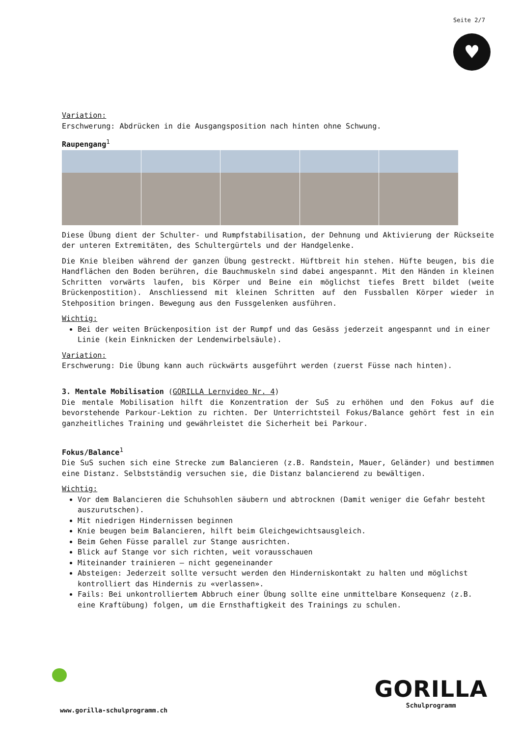Seite 2/7
♥
Variation:
Erschwerung: Abdrücken in die Ausgangsposition nach hinten ohne Schwung.
Raupengang<sup>1</sup>
Diese Übung dient der Schulter- und Rumpfstabilisation, der Dehnung und Aktivierung der Rückseite der unteren Extremitäten, des Schultergürtels und der Handgelenke.
Die Knie bleiben während der ganzen Übung gestreckt. Hüftbreit hin stehen. Hüfte beugen, bis die Handflächen den Boden berühren, die Bauchmuskeln sind dabei angespannt. Mit den Händen in kleinen Schritten vorwärts laufen, bis Körper und Beine ein möglichst tiefes Brett bildet (weite Brückenpostition). Anschliessend mit kleinen Schritten auf den Fussballen Körper wieder in Stehposition bringen. Bewegung aus den Fussgelenken ausführen.
Wichtig:
Bei der weiten Brückenposition ist der Rumpf und das Gesäss jederzeit angespannt und in einer Linie (kein Einknicken der Lendenwirbelsäule).
Variation:
Erschwerung: Die Übung kann auch rückwärts ausgeführt werden (zuerst Füsse nach hinten).
3. Mentale Mobilisation (GORILLA Lernvideo Nr. 4)
Die mentale Mobilisation hilft die Konzentration der SuS zu erhöhen und den Fokus auf die bevorstehende Parkour-Lektion zu richten. Der Unterrichtsteil Fokus/Balance gehört fest in ein ganzheitliches Training und gewährleistet die Sicherheit bei Parkour.
Fokus/Balance<sup>1</sup>
Die SuS suchen sich eine Strecke zum Balancieren (z.B. Randstein, Mauer, Geländer) und bestimmen eine Distanz. Selbstständig versuchen sie, die Distanz balancierend zu bewältigen.
Wichtig:
Vor dem Balancieren die Schuhsohlen säubern und abtrocknen (Damit weniger die Gefahr besteht auszurutschen).
Mit niedrigen Hindernissen beginnen
Knie beugen beim Balancieren, hilft beim Gleichgewichtsausgleich.
Beim Gehen Füsse parallel zur Stange ausrichten.
Blick auf Stange vor sich richten, weit vorausschauen
Miteinander trainieren – nicht gegeneinander
Absteigen: Jederzeit sollte versucht werden den Hinderniskontakt zu halten und möglichst kontrolliert das Hindernis zu «verlassen».
Fails: Bei unkontrolliertem Abbruch einer Übung sollte eine unmittelbare Konsequenz (z.B. eine Kraftübung) folgen, um die Ernsthaftigkeit des Trainings zu schulen.
www.gorilla-schulprogramm.ch
GORILLA
Schulprogramm